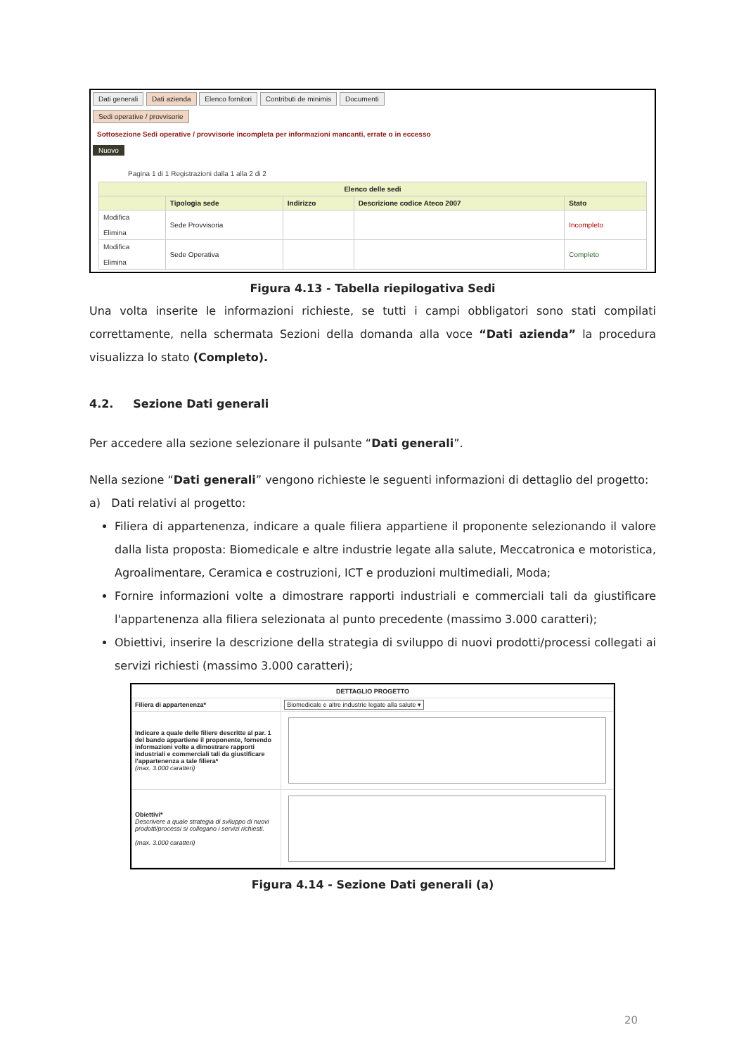Dati generali Dati azienda Elenco fornitori Contributi de minimis Documenti
Sedi operative / provvisorie
Sottosezione Sedi operative / provvisorie incompleta per informazioni mancanti, errate o in eccesso
Nuovo
Pagina 1 di 1 Registrazioni dalla 1 alla 2 di 2
| Elenco delle sedi | | | | |
| --- | --- | --- | --- | --- |
| | Tipologia sede | Indirizzo | Descrizione codice Ateco 2007 | Stato |
| Modifica Elimina | Sede Provvisoria | | | Incompleto |
| Modifica Elimina | Sede Operativa | | | Completo |
Figura 4.13 - Tabella riepilogativa Sedi
Una volta inserite le informazioni richieste, se tutti i campi obbligatori sono stati compilati correttamente, nella schermata Sezioni della domanda alla voce “Dati azienda” la procedura visualizza lo stato (Completo).
4.2. Sezione Dati generali
Per accedere alla sezione selezionare il pulsante “Dati generali”.
Nella sezione “Dati generali” vengono richieste le seguenti informazioni di dettaglio del progetto:
a) Dati relativi al progetto:
Filiera di appartenenza, indicare a quale filiera appartiene il proponente selezionando il valore dalla lista proposta: Biomedicale e altre industrie legate alla salute, Meccatronica e motoristica, Agroalimentare, Ceramica e costruzioni, ICT e produzioni multimediali, Moda;
Fornire informazioni volte a dimostrare rapporti industriali e commerciali tali da giustificare l'appartenenza alla filiera selezionata al punto precedente (massimo 3.000 caratteri);
Obiettivi, inserire la descrizione della strategia di sviluppo di nuovi prodotti/processi collegati ai servizi richiesti (massimo 3.000 caratteri);
| DETTAGLIO PROGETTO | |
| Filiera di appartenenza* | Biomedicale e altre industrie legate alla salute ▾ |
| Indicare a quale delle filiere descritte al par. 1 del bando appartiene il proponente, fornendo informazioni volte a dimostrare rapporti industriali e commerciali tali da giustificare l'appartenenza a tale filiera* (max. 3.000 caratteri) | |
| Obiettivi* Descrivere a quale strategia di sviluppo di nuovi prodotti/processi si collegano i servizi richiesti. (max. 3.000 caratteri) | |
Figura 4.14 - Sezione Dati generali (a)
20